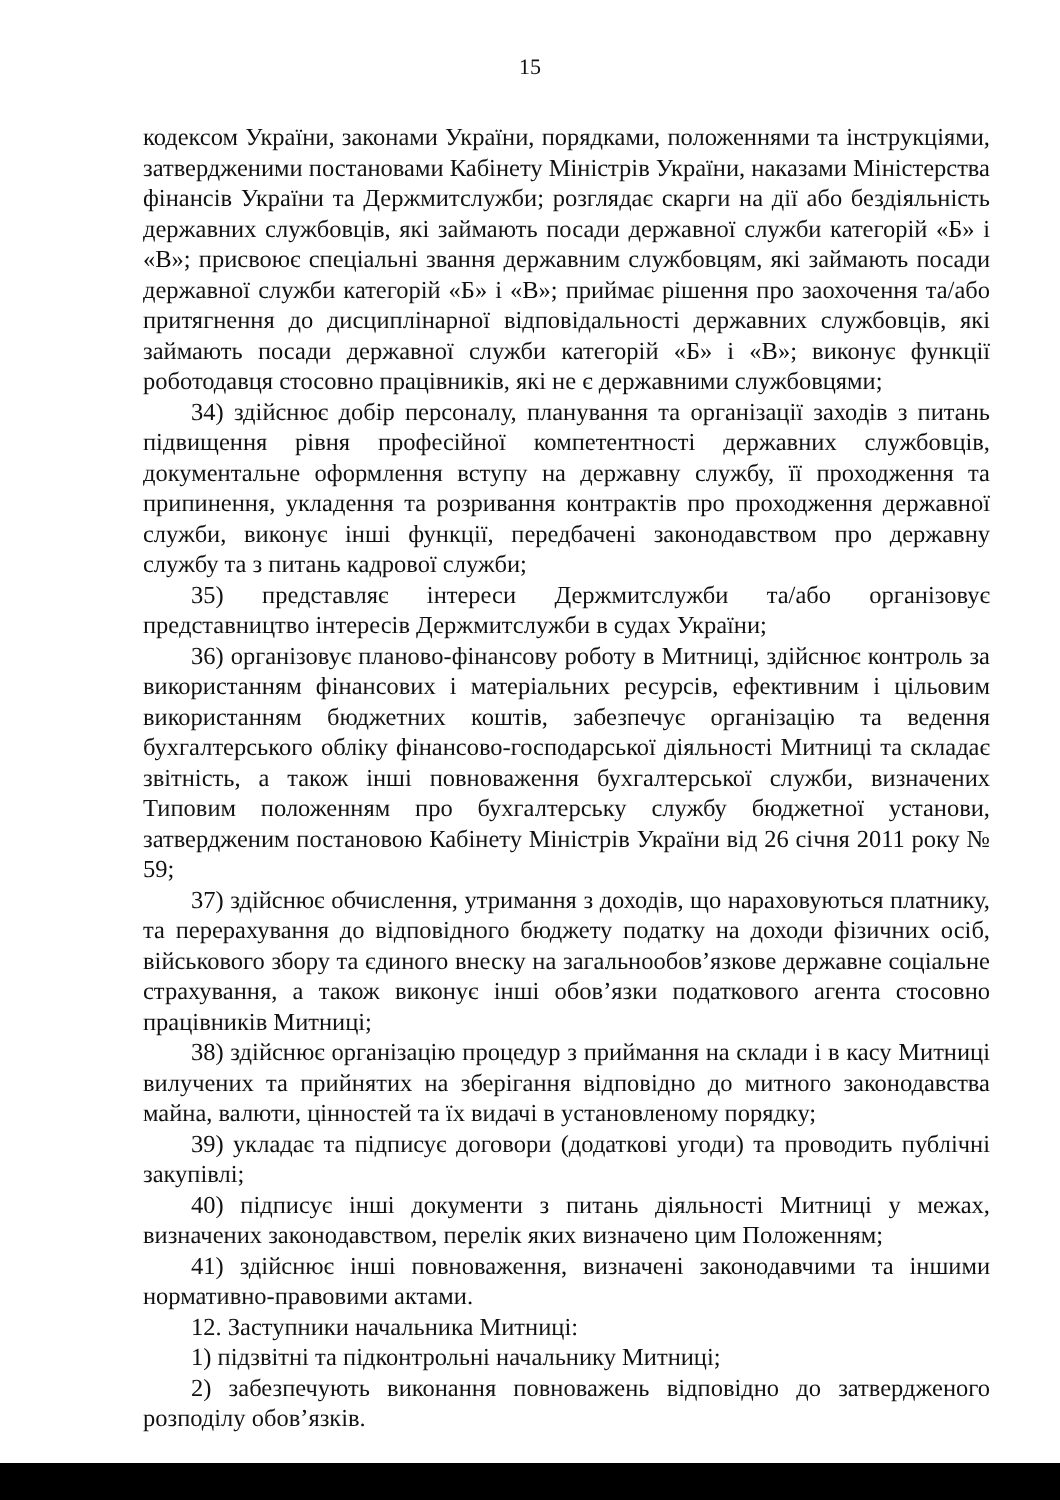15
кодексом України, законами України, порядками, положеннями та інструкціями, затвердженими постановами Кабінету Міністрів України, наказами Міністерства фінансів України та Держмитслужби; розглядає скарги на дії або бездіяльність державних службовців, які займають посади державної служби категорій «Б» і «В»; присвоює спеціальні звання державним службовцям, які займають посади державної служби категорій «Б» і «В»; приймає рішення про заохочення та/або притягнення до дисциплінарної відповідальності державних службовців, які займають посади державної служби категорій «Б» і «В»; виконує функції роботодавця стосовно працівників, які не є державними службовцями;
34) здійснює добір персоналу, планування та організації заходів з питань підвищення рівня професійної компетентності державних службовців, документальне оформлення вступу на державну службу, її проходження та припинення, укладення та розривання контрактів про проходження державної служби, виконує інші функції, передбачені законодавством про державну службу та з питань кадрової служби;
35) представляє інтереси Держмитслужби та/або організовує представництво інтересів Держмитслужби в судах України;
36) організовує планово-фінансову роботу в Митниці, здійснює контроль за використанням фінансових і матеріальних ресурсів, ефективним і цільовим використанням бюджетних коштів, забезпечує організацію та ведення бухгалтерського обліку фінансово-господарської діяльності Митниці та складає звітність, а також інші повноваження бухгалтерської служби, визначених Типовим положенням про бухгалтерську службу бюджетної установи, затвердженим постановою Кабінету Міністрів України від 26 січня 2011 року № 59;
37) здійснює обчислення, утримання з доходів, що нараховуються платнику, та перерахування до відповідного бюджету податку на доходи фізичних осіб, військового збору та єдиного внеску на загальнообов’язкове державне соціальне страхування, а також виконує інші обов’язки податкового агента стосовно працівників Митниці;
38) здійснює організацію процедур з приймання на склади і в касу Митниці вилучених та прийнятих на зберігання відповідно до митного законодавства майна, валюти, цінностей та їх видачі в установленому порядку;
39) укладає та підписує договори (додаткові угоди) та проводить публічні закупівлі;
40) підписує інші документи з питань діяльності Митниці у межах, визначених законодавством, перелік яких визначено цим Положенням;
41) здійснює інші повноваження, визначені законодавчими та іншими нормативно-правовими актами.
12. Заступники начальника Митниці:
1) підзвітні та підконтрольні начальнику Митниці;
2) забезпечують виконання повноважень відповідно до затвердженого розподілу обов’язків.